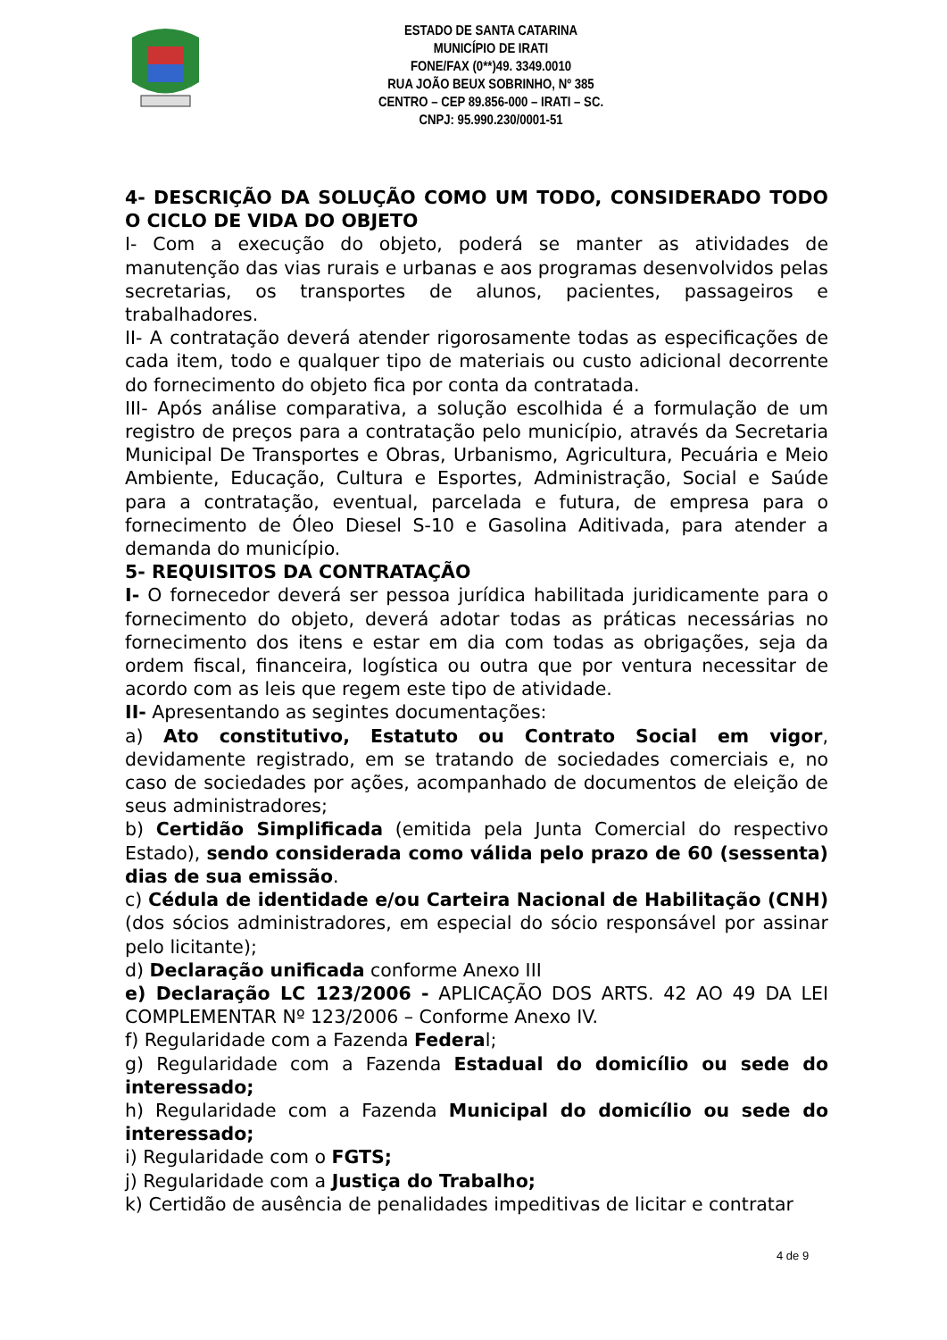ESTADO DE SANTA CATARINA
MUNICÍPIO DE IRATI
FONE/FAX (0**)49. 3349.0010
RUA JOÃO BEUX SOBRINHO, Nº 385
CENTRO – CEP 89.856-000 – IRATI – SC.
CNPJ: 95.990.230/0001-51
4- DESCRIÇÃO DA SOLUÇÃO COMO UM TODO, CONSIDERADO TODO O CICLO DE VIDA DO OBJETO
I- Com a execução do objeto, poderá se manter as atividades de manutenção das vias rurais e urbanas e aos programas desenvolvidos pelas secretarias, os transportes de alunos, pacientes, passageiros e trabalhadores.
II- A contratação deverá atender rigorosamente todas as especificações de cada item, todo e qualquer tipo de materiais ou custo adicional decorrente do fornecimento do objeto fica por conta da contratada.
III- Após análise comparativa, a solução escolhida é a formulação de um registro de preços para a contratação pelo município, através da Secretaria Municipal De Transportes e Obras, Urbanismo, Agricultura, Pecuária e Meio Ambiente, Educação, Cultura e Esportes, Administração, Social e Saúde para a contratação, eventual, parcelada e futura, de empresa para o fornecimento de Óleo Diesel S-10 e Gasolina Aditivada, para atender a demanda do município.
5- REQUISITOS DA CONTRATAÇÃO
I- O fornecedor deverá ser pessoa jurídica habilitada juridicamente para o fornecimento do objeto, deverá adotar todas as práticas necessárias no fornecimento dos itens e estar em dia com todas as obrigações, seja da ordem fiscal, financeira, logística ou outra que por ventura necessitar de acordo com as leis que regem este tipo de atividade.
II- Apresentando as segintes documentações:
a) Ato constitutivo, Estatuto ou Contrato Social em vigor, devidamente registrado, em se tratando de sociedades comerciais e, no caso de sociedades por ações, acompanhado de documentos de eleição de seus administradores;
b) Certidão Simplificada (emitida pela Junta Comercial do respectivo Estado), sendo considerada como válida pelo prazo de 60 (sessenta) dias de sua emissão.
c) Cédula de identidade e/ou Carteira Nacional de Habilitação (CNH) (dos sócios administradores, em especial do sócio responsável por assinar pelo licitante);
d) Declaração unificada conforme Anexo III
e) Declaração LC 123/2006 - APLICAÇÃO DOS ARTS. 42 AO 49 DA LEI COMPLEMENTAR Nº 123/2006 – Conforme Anexo IV.
f) Regularidade com a Fazenda Federal;
g) Regularidade com a Fazenda Estadual do domicílio ou sede do interessado;
h) Regularidade com a Fazenda Municipal do domicílio ou sede do interessado;
i) Regularidade com o FGTS;
j) Regularidade com a Justiça do Trabalho;
k) Certidão de ausência de penalidades impeditivas de licitar e contratar
4 de 9